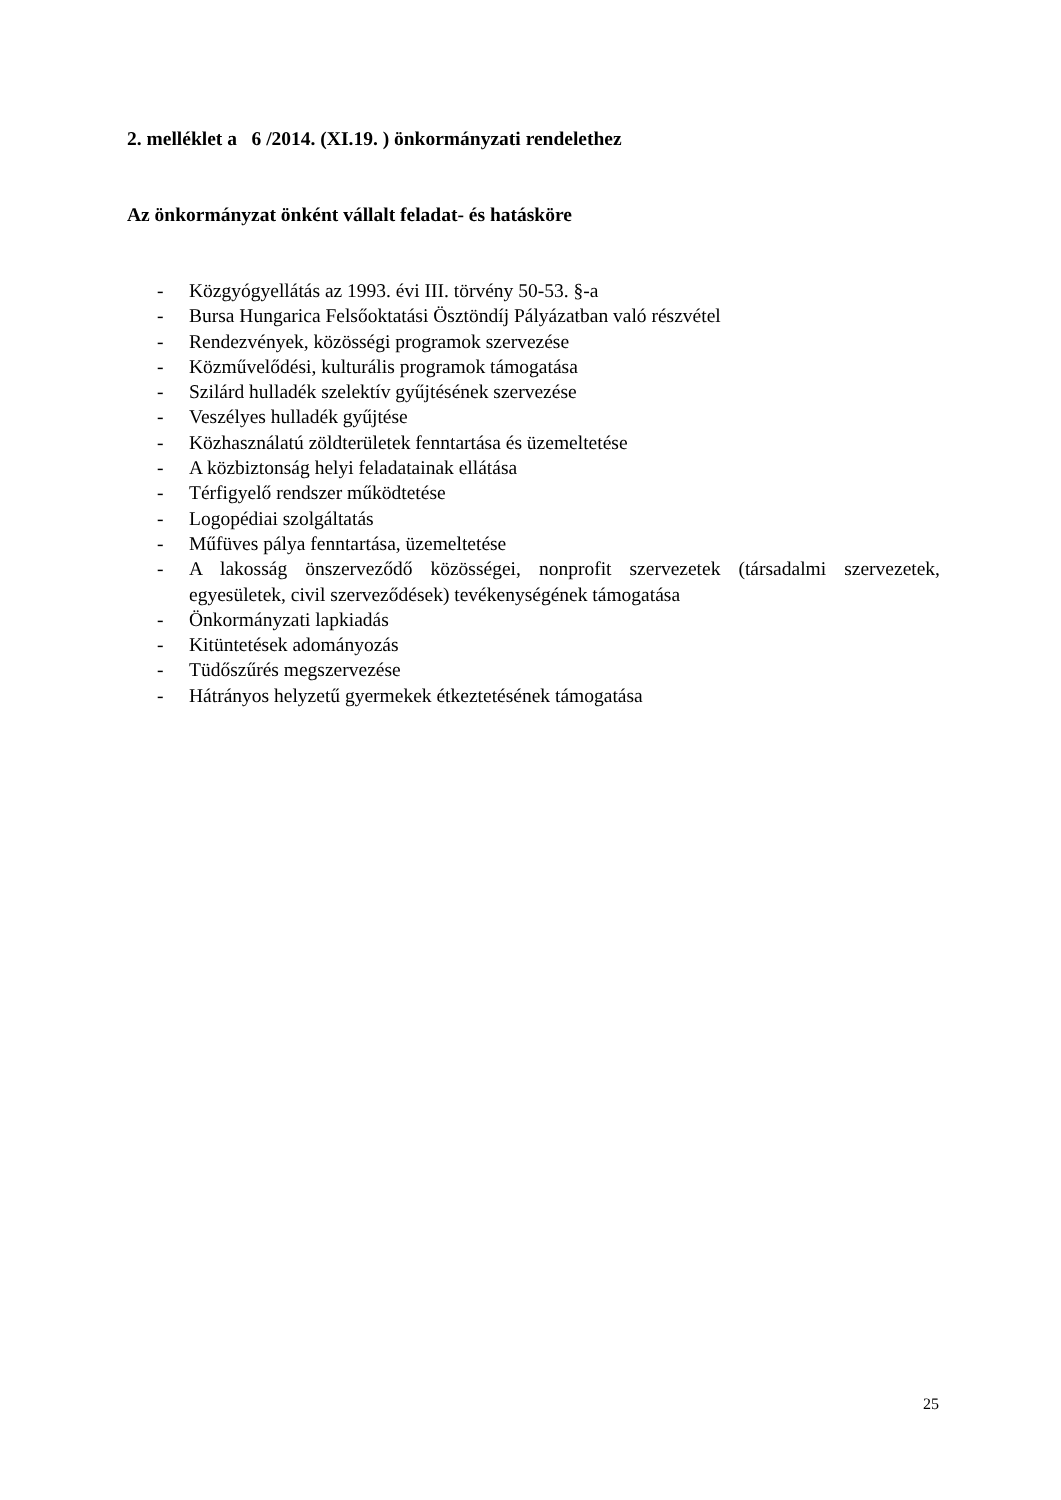2. melléklet a 6 /2014. (XI.19. ) önkormányzati rendelethez
Az önkormányzat önként vállalt feladat- és hatásköre
- Közgyógyellátás az 1993. évi III. törvény 50-53. §-a
- Bursa Hungarica Felsőoktatási Ösztöndíj Pályázatban való részvétel
- Rendezvények, közösségi programok szervezése
- Közművelődési, kulturális programok támogatása
- Szilárd hulladék szelektív gyűjtésének szervezése
- Veszélyes hulladék gyűjtése
- Közhasználatú zöldterületek fenntartása és üzemeltetése
- A közbiztonság helyi feladatainak ellátása
- Térfigyelő rendszer működtetése
- Logopédiai szolgáltatás
- Műfüves pálya fenntartása, üzemeltetése
- A lakosság önszerveződő közösségei, nonprofit szervezetek (társadalmi szervezetek, egyesületek, civil szerveződések) tevékenységének támogatása
- Önkormányzati lapkiadás
- Kitüntetések adományozás
- Tüdőszűrés megszervezése
- Hátrányos helyzetű gyermekek étkeztetésének támogatása
25